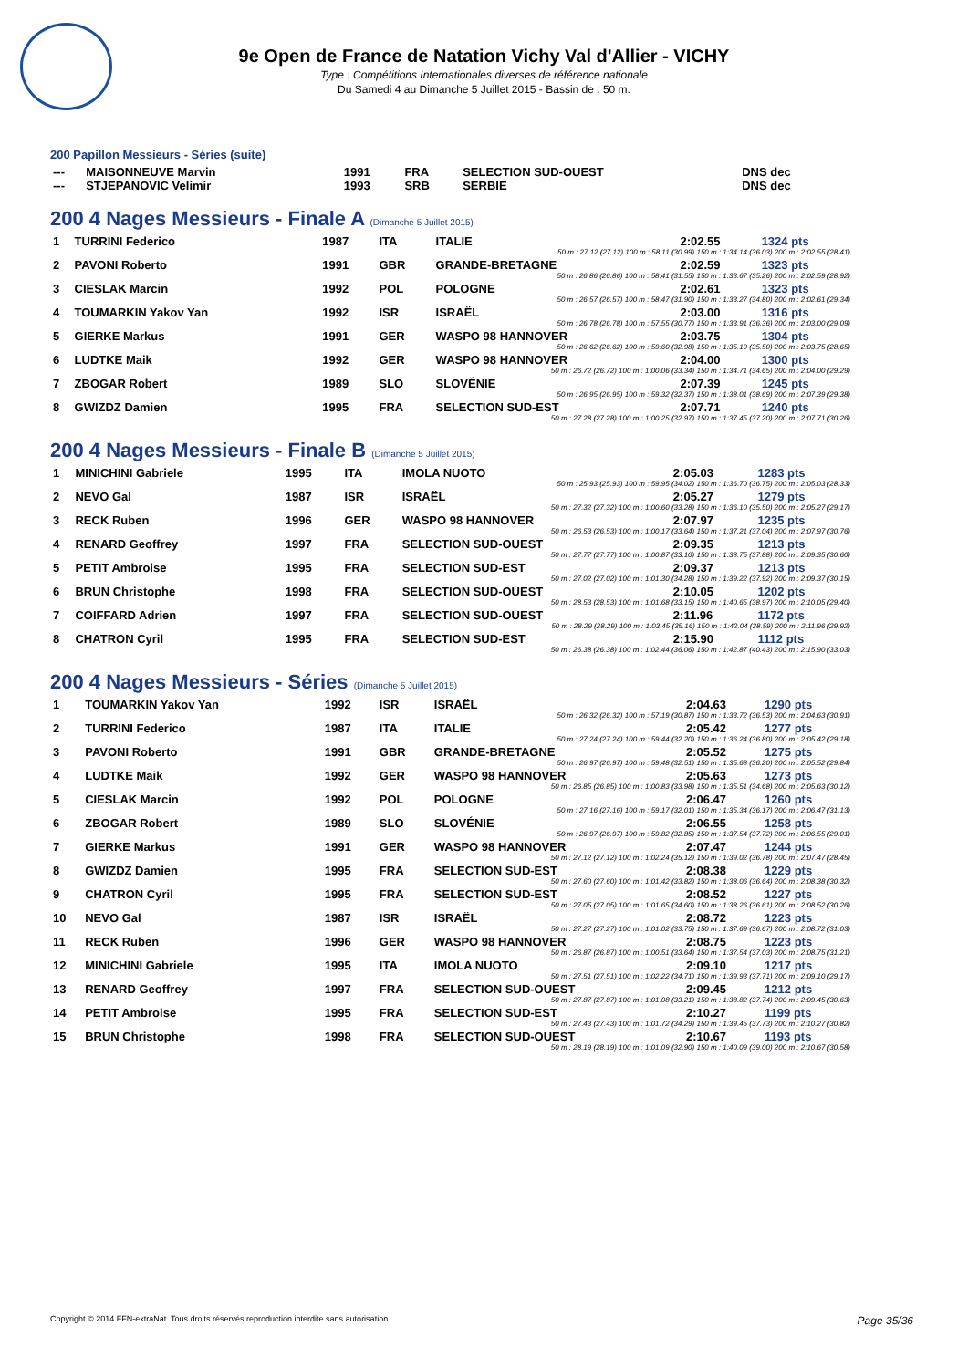9e Open de France de Natation Vichy Val d'Allier - VICHY
Type : Compétitions Internationales diverses de référence nationale
Du Samedi 4 au Dimanche 5 Juillet 2015 - Bassin de : 50 m.
200 Papillon Messieurs - Séries (suite)
| --- | MAISONNEUVE Marvin | 1991 | FRA | SELECTION SUD-OUEST | DNS dec | |
| --- | STJEPANOVIC Velimir | 1993 | SRB | SERBIE | DNS dec | |
200 4 Nages Messieurs - Finale A (Dimanche 5 Juillet 2015)
| 1 | TURRINI Federico | 1987 | ITA | ITALIE | 2:02.55 | 1324 pts |
| 50 m : 27.12 (27.12) 100 m : 58.11 (30.99) 150 m : 1:34.14 (36.03) 200 m : 2:02.55 (28.41) | | | | | | |
| 2 | PAVONI Roberto | 1991 | GBR | GRANDE-BRETAGNE | 2:02.59 | 1323 pts |
| 50 m : 26.86 (26.86) 100 m : 58.41 (31.55) 150 m : 1:33.67 (35.26) 200 m : 2:02.59 (28.92) | | | | | | |
| 3 | CIESLAK Marcin | 1992 | POL | POLOGNE | 2:02.61 | 1323 pts |
| 50 m : 26.57 (26.57) 100 m : 58.47 (31.90) 150 m : 1:33.27 (34.80) 200 m : 2:02.61 (29.34) | | | | | | |
| 4 | TOUMARKIN Yakov Yan | 1992 | ISR | ISRAËL | 2:03.00 | 1316 pts |
| 50 m : 26.78 (26.78) 100 m : 57.55 (30.77) 150 m : 1:33.91 (36.36) 200 m : 2:03.00 (29.09) | | | | | | |
| 5 | GIERKE Markus | 1991 | GER | WASPO 98 HANNOVER | 2:03.75 | 1304 pts |
| 50 m : 26.62 (26.62) 100 m : 59.60 (32.98) 150 m : 1:35.10 (35.50) 200 m : 2:03.75 (28.65) | | | | | | |
| 6 | LUDTKE Maik | 1992 | GER | WASPO 98 HANNOVER | 2:04.00 | 1300 pts |
| 50 m : 26.72 (26.72) 100 m : 1:00.06 (33.34) 150 m : 1:34.71 (34.65) 200 m : 2:04.00 (29.29) | | | | | | |
| 7 | ZBOGAR Robert | 1989 | SLO | SLOVÉNIE | 2:07.39 | 1245 pts |
| 50 m : 26.95 (26.95) 100 m : 59.32 (32.37) 150 m : 1:38.01 (38.69) 200 m : 2:07.39 (29.38) | | | | | | |
| 8 | GWIZDZ Damien | 1995 | FRA | SELECTION SUD-EST | 2:07.71 | 1240 pts |
| 50 m : 27.28 (27.28) 100 m : 1:00.25 (32.97) 150 m : 1:37.45 (37.20) 200 m : 2:07.71 (30.26) | | | | | | |
200 4 Nages Messieurs - Finale B (Dimanche 5 Juillet 2015)
| 1 | MINICHINI Gabriele | 1995 | ITA | IMOLA NUOTO | 2:05.03 | 1283 pts |
| 50 m : 25.93 (25.93) 100 m : 59.95 (34.02) 150 m : 1:36.70 (36.75) 200 m : 2:05.03 (28.33) | | | | | | |
| 2 | NEVO Gal | 1987 | ISR | ISRAËL | 2:05.27 | 1279 pts |
| 50 m : 27.32 (27.32) 100 m : 1:00.60 (33.28) 150 m : 1:36.10 (35.50) 200 m : 2:05.27 (29.17) | | | | | | |
| 3 | RECK Ruben | 1996 | GER | WASPO 98 HANNOVER | 2:07.97 | 1235 pts |
| 50 m : 26.53 (26.53) 100 m : 1:00.17 (33.64) 150 m : 1:37.21 (37.04) 200 m : 2:07.97 (30.76) | | | | | | |
| 4 | RENARD Geoffrey | 1997 | FRA | SELECTION SUD-OUEST | 2:09.35 | 1213 pts |
| 50 m : 27.77 (27.77) 100 m : 1:00.87 (33.10) 150 m : 1:38.75 (37.88) 200 m : 2:09.35 (30.60) | | | | | | |
| 5 | PETIT Ambroise | 1995 | FRA | SELECTION SUD-EST | 2:09.37 | 1213 pts |
| 50 m : 27.02 (27.02) 100 m : 1:01.30 (34.28) 150 m : 1:39.22 (37.92) 200 m : 2:09.37 (30.15) | | | | | | |
| 6 | BRUN Christophe | 1998 | FRA | SELECTION SUD-OUEST | 2:10.05 | 1202 pts |
| 50 m : 28.53 (28.53) 100 m : 1:01.68 (33.15) 150 m : 1:40.65 (38.97) 200 m : 2:10.05 (29.40) | | | | | | |
| 7 | COIFFARD Adrien | 1997 | FRA | SELECTION SUD-OUEST | 2:11.96 | 1172 pts |
| 50 m : 28.29 (28.29) 100 m : 1:03.45 (35.16) 150 m : 1:42.04 (38.59) 200 m : 2:11.96 (29.92) | | | | | | |
| 8 | CHATRON Cyril | 1995 | FRA | SELECTION SUD-EST | 2:15.90 | 1112 pts |
| 50 m : 26.38 (26.38) 100 m : 1:02.44 (36.06) 150 m : 1:42.87 (40.43) 200 m : 2:15.90 (33.03) | | | | | | |
200 4 Nages Messieurs - Séries (Dimanche 5 Juillet 2015)
| 1 | TOUMARKIN Yakov Yan | 1992 | ISR | ISRAËL | 2:04.63 | 1290 pts |
| 50 m : 26.32 (26.32) 100 m : 57.19 (30.87) 150 m : 1:33.72 (36.53) 200 m : 2:04.63 (30.91) | | | | | | |
| 2 | TURRINI Federico | 1987 | ITA | ITALIE | 2:05.42 | 1277 pts |
| 50 m : 27.24 (27.24) 100 m : 59.44 (32.20) 150 m : 1:36.24 (36.80) 200 m : 2:05.42 (29.18) | | | | | | |
| 3 | PAVONI Roberto | 1991 | GBR | GRANDE-BRETAGNE | 2:05.52 | 1275 pts |
| 50 m : 26.97 (26.97) 100 m : 59.48 (32.51) 150 m : 1:35.68 (36.20) 200 m : 2:05.52 (29.84) | | | | | | |
| 4 | LUDTKE Maik | 1992 | GER | WASPO 98 HANNOVER | 2:05.63 | 1273 pts |
| 50 m : 26.85 (26.85) 100 m : 1:00.83 (33.98) 150 m : 1:35.51 (34.68) 200 m : 2:05.63 (30.12) | | | | | | |
| 5 | CIESLAK Marcin | 1992 | POL | POLOGNE | 2:06.47 | 1260 pts |
| 50 m : 27.16 (27.16) 100 m : 59.17 (32.01) 150 m : 1:35.34 (36.17) 200 m : 2:06.47 (31.13) | | | | | | |
| 6 | ZBOGAR Robert | 1989 | SLO | SLOVÉNIE | 2:06.55 | 1258 pts |
| 50 m : 26.97 (26.97) 100 m : 59.82 (32.85) 150 m : 1:37.54 (37.72) 200 m : 2:06.55 (29.01) | | | | | | |
| 7 | GIERKE Markus | 1991 | GER | WASPO 98 HANNOVER | 2:07.47 | 1244 pts |
| 50 m : 27.12 (27.12) 100 m : 1:02.24 (35.12) 150 m : 1:39.02 (36.78) 200 m : 2:07.47 (28.45) | | | | | | |
| 8 | GWIZDZ Damien | 1995 | FRA | SELECTION SUD-EST | 2:08.38 | 1229 pts |
| 50 m : 27.60 (27.60) 100 m : 1:01.42 (33.82) 150 m : 1:38.06 (36.64) 200 m : 2:08.38 (30.32) | | | | | | |
| 9 | CHATRON Cyril | 1995 | FRA | SELECTION SUD-EST | 2:08.52 | 1227 pts |
| 50 m : 27.05 (27.05) 100 m : 1:01.65 (34.60) 150 m : 1:38.26 (36.61) 200 m : 2:08.52 (30.26) | | | | | | |
| 10 | NEVO Gal | 1987 | ISR | ISRAËL | 2:08.72 | 1223 pts |
| 50 m : 27.27 (27.27) 100 m : 1:01.02 (33.75) 150 m : 1:37.69 (36.67) 200 m : 2:08.72 (31.03) | | | | | | |
| 11 | RECK Ruben | 1996 | GER | WASPO 98 HANNOVER | 2:08.75 | 1223 pts |
| 50 m : 26.87 (26.87) 100 m : 1:00.51 (33.64) 150 m : 1:37.54 (37.03) 200 m : 2:08.75 (31.21) | | | | | | |
| 12 | MINICHINI Gabriele | 1995 | ITA | IMOLA NUOTO | 2:09.10 | 1217 pts |
| 50 m : 27.51 (27.51) 100 m : 1:02.22 (34.71) 150 m : 1:39.93 (37.71) 200 m : 2:09.10 (29.17) | | | | | | |
| 13 | RENARD Geoffrey | 1997 | FRA | SELECTION SUD-OUEST | 2:09.45 | 1212 pts |
| 50 m : 27.87 (27.87) 100 m : 1:01.08 (33.21) 150 m : 1:38.82 (37.74) 200 m : 2:09.45 (30.63) | | | | | | |
| 14 | PETIT Ambroise | 1995 | FRA | SELECTION SUD-EST | 2:10.27 | 1199 pts |
| 50 m : 27.43 (27.43) 100 m : 1:01.72 (34.29) 150 m : 1:39.45 (37.73) 200 m : 2:10.27 (30.82) | | | | | | |
| 15 | BRUN Christophe | 1998 | FRA | SELECTION SUD-OUEST | 2:10.67 | 1193 pts |
| 50 m : 28.19 (28.19) 100 m : 1:01.09 (32.90) 150 m : 1:40.09 (39.00) 200 m : 2:10.67 (30.58) | | | | | | |
Copyright © 2014 FFN-extraNat. Tous droits réservés reproduction interdite sans autorisation. Page 35/36